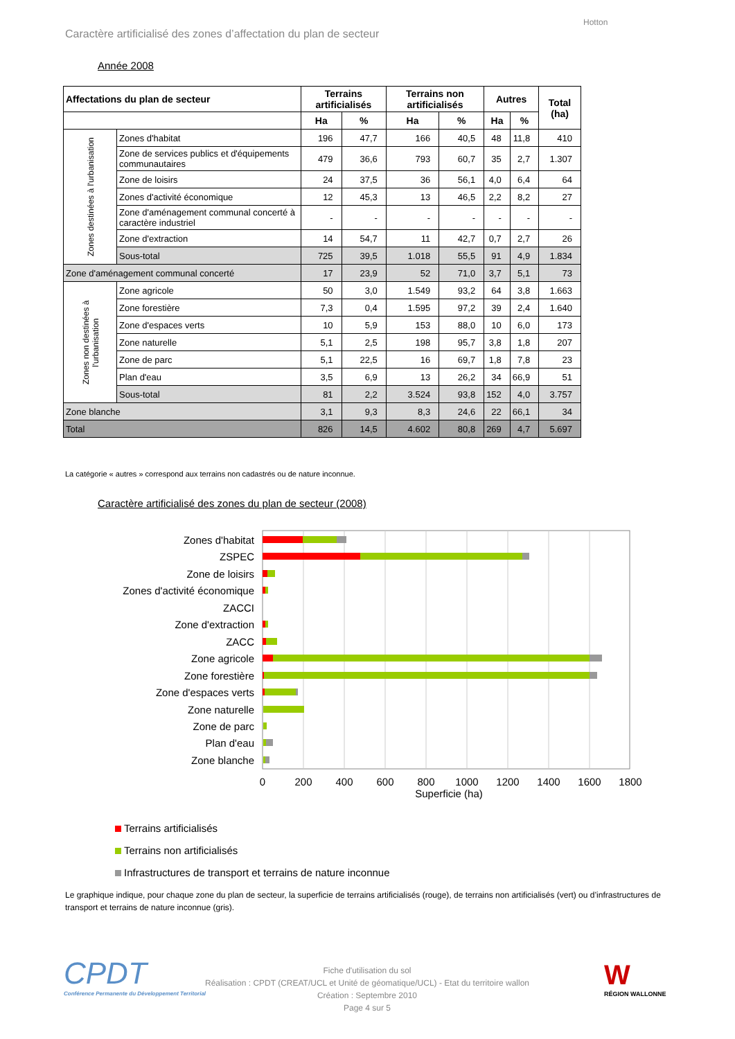Hotton
Caractère artificialisé des zones d’affectation du plan de secteur
Année 2008
| Affectations du plan de secteur | | Terrains artificialisés | | Terrains non artificialisés | | Autres | | Total (ha) |
| --- | --- | --- | --- | --- | --- | --- | --- | --- |
| | | Ha | % | Ha | % | Ha | % | |
| Zones destinées à l'urbanisation | Zones d'habitat | 196 | 47,7 | 166 | 40,5 | 48 | 11,8 | 410 |
| | Zone de services publics et d'équipements communautaires | 479 | 36,6 | 793 | 60,7 | 35 | 2,7 | 1.307 |
| | Zone de loisirs | 24 | 37,5 | 36 | 56,1 | 4,0 | 6,4 | 64 |
| | Zones d'activité économique | 12 | 45,3 | 13 | 46,5 | 2,2 | 8,2 | 27 |
| | Zone d'aménagement communal concerté à caractère industriel | - | - | - | - | - | - | - |
| | Zone d'extraction | 14 | 54,7 | 11 | 42,7 | 0,7 | 2,7 | 26 |
| | Sous-total | 725 | 39,5 | 1.018 | 55,5 | 91 | 4,9 | 1.834 |
| Zone d'aménagement communal concerté | | 17 | 23,9 | 52 | 71,0 | 3,7 | 5,1 | 73 |
| Zones non destinées à l'urbanisation | Zone agricole | 50 | 3,0 | 1.549 | 93,2 | 64 | 3,8 | 1.663 |
| | Zone forestière | 7,3 | 0,4 | 1.595 | 97,2 | 39 | 2,4 | 1.640 |
| | Zone d'espaces verts | 10 | 5,9 | 153 | 88,0 | 10 | 6,0 | 173 |
| | Zone naturelle | 5,1 | 2,5 | 198 | 95,7 | 3,8 | 1,8 | 207 |
| | Zone de parc | 5,1 | 22,5 | 16 | 69,7 | 1,8 | 7,8 | 23 |
| | Plan d'eau | 3,5 | 6,9 | 13 | 26,2 | 34 | 66,9 | 51 |
| | Sous-total | 81 | 2,2 | 3.524 | 93,8 | 152 | 4,0 | 3.757 |
| Zone blanche | | 3,1 | 9,3 | 8,3 | 24,6 | 22 | 66,1 | 34 |
| Total | | 826 | 14,5 | 4.602 | 80,8 | 269 | 4,7 | 5.697 |
La catégorie « autres » correspond aux terrains non cadastrés ou de nature inconnue.
Caractère artificialisé des zones du plan de secteur (2008)
Zones d'habitat
ZSPEC
Zone de loisirs
Zones d'activité économique
ZACCI
Zone d'extraction
ZACC
Zone agricole
Zone forestière
Zone d'espaces verts
Zone naturelle
Zone de parc
Plan d'eau
Zone blanche
0
200
400
600
800
1000
1200
1400
1600
1800
Superficie (ha)
Terrains artificialisés
Terrains non artificialisés
Infrastructures de transport et terrains de nature inconnue
Le graphique indique, pour chaque zone du plan de secteur, la superficie de terrains artificialisés (rouge), de terrains non artificialisés (vert) ou d’infrastructures de transport et terrains de nature inconnue (gris).
CPDT
Conférence Permanente du Développement Territorial
Fiche d'utilisation du sol
Réalisation : CPDT (CREAT/UCL et Unité de géomatique/UCL) - Etat du territoire wallon
Création : Septembre 2010
Page 4 sur 5
W
RÉGION WALLONNE